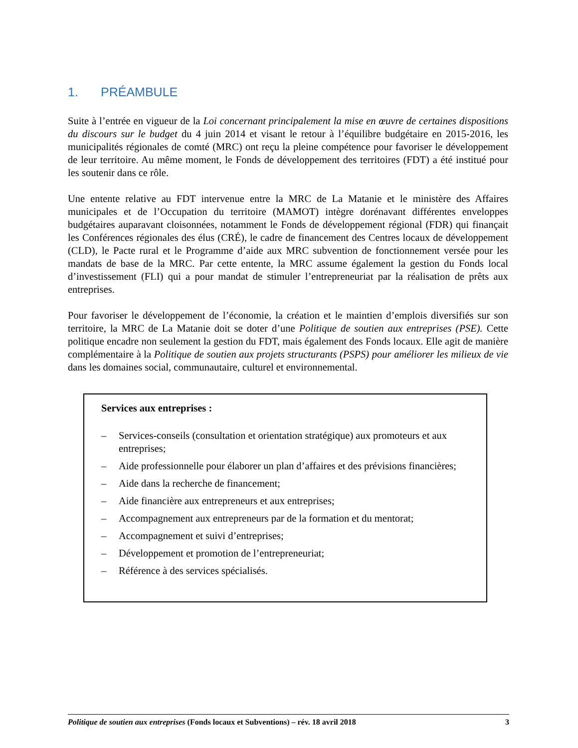1. PRÉAMBULE
Suite à l’entrée en vigueur de la Loi concernant principalement la mise en œuvre de certaines dispositions du discours sur le budget du 4 juin 2014 et visant le retour à l’équilibre budgétaire en 2015-2016, les municipalités régionales de comté (MRC) ont reçu la pleine compétence pour favoriser le développement de leur territoire. Au même moment, le Fonds de développement des territoires (FDT) a été institué pour les soutenir dans ce rôle.
Une entente relative au FDT intervenue entre la MRC de La Matanie et le ministère des Affaires municipales et de l’Occupation du territoire (MAMOT) intègre dorénavant différentes enveloppes budgétaires auparavant cloisonnées, notamment le Fonds de développement régional (FDR) qui finançait les Conférences régionales des élus (CRÉ), le cadre de financement des Centres locaux de développement (CLD), le Pacte rural et le Programme d’aide aux MRC subvention de fonctionnement versée pour les mandats de base de la MRC. Par cette entente, la MRC assume également la gestion du Fonds local d’investissement (FLI) qui a pour mandat de stimuler l’entrepreneuriat par la réalisation de prêts aux entreprises.
Pour favoriser le développement de l’économie, la création et le maintien d’emplois diversifiés sur son territoire, la MRC de La Matanie doit se doter d’une Politique de soutien aux entreprises (PSE). Cette politique encadre non seulement la gestion du FDT, mais également des Fonds locaux. Elle agit de manière complémentaire à la Politique de soutien aux projets structurants (PSPS) pour améliorer les milieux de vie dans les domaines social, communautaire, culturel et environnemental.
Services aux entreprises :
– Services-conseils (consultation et orientation stratégique) aux promoteurs et aux entreprises;
– Aide professionnelle pour élaborer un plan d’affaires et des prévisions financières;
– Aide dans la recherche de financement;
– Aide financière aux entrepreneurs et aux entreprises;
– Accompagnement aux entrepreneurs par de la formation et du mentorat;
– Accompagnement et suivi d’entreprises;
– Développement et promotion de l’entrepreneuriat;
– Référence à des services spécialisés.
Politique de soutien aux entreprises (Fonds locaux et Subventions) – rév. 18 avril 2018 3